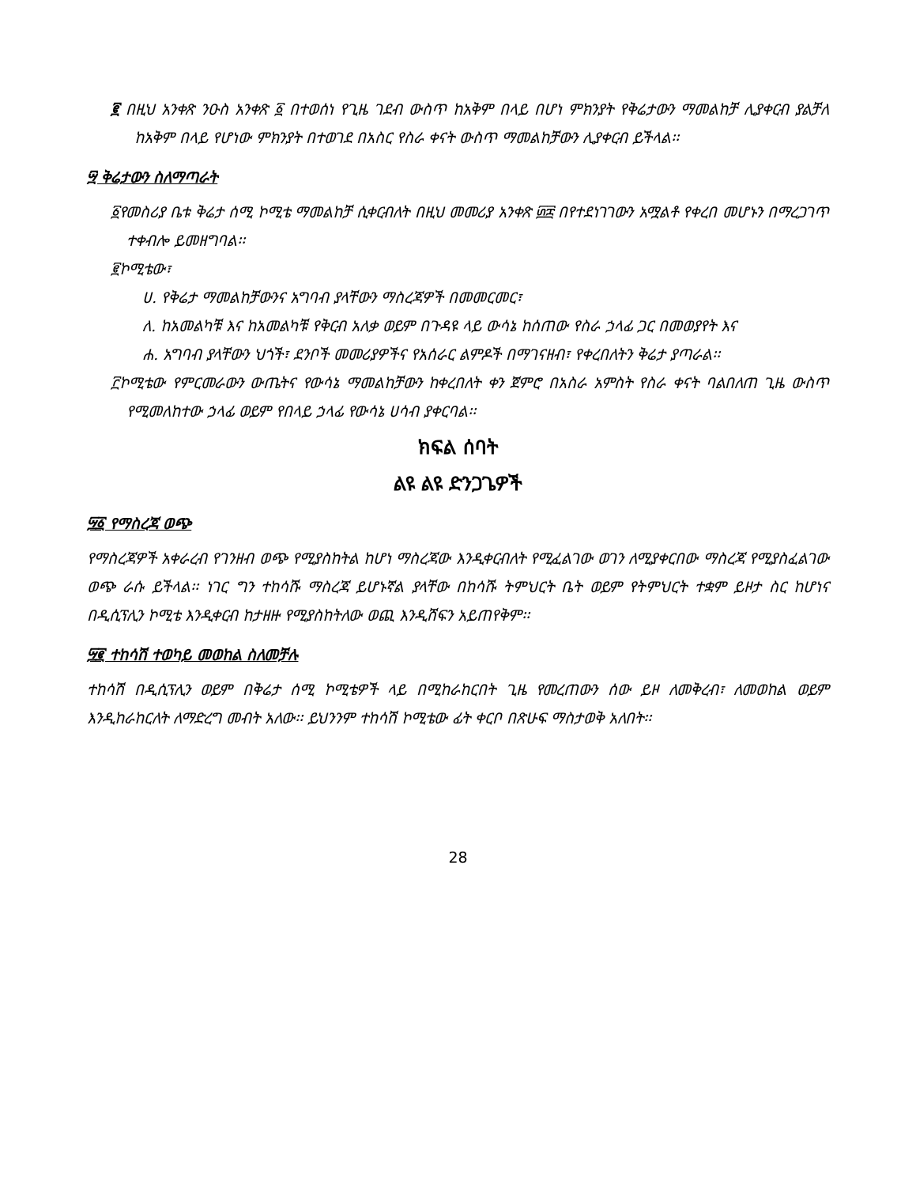፪ በዚህ አንቀጽ ንዑስ አንቀጽ ፩ በተወሰነ የጊዜ ገደብ ውስጥ ከአቅም በላይ በሆነ ምክንያት የቅሬታውን ማመልከቻ ሊያቀርብ ያልቻለ ከአቅም በላይ የሆነው ምክንያት በተወገደ በአስር የስራ ቀናት ውስጥ ማመልከቻውን ሊያቀርብ ይችላል፡፡
፵ ቅሬታውን ስለማጣራት
፩የመስሪያ ቤቱ ቅሬታ ሰሚ ኮሚቴ ማመልከቻ ሲቀርብለት በዚህ መመሪያ አንቀጽ ፴፰ በየተደነገገውን አሟልቶ የቀረበ መሆኑን በማረጋገጥ ተቀብሎ ይመዘግባል፡፡
፪ኮሚቴው፣
ሀ. የቅሬታ ማመልከቻውንና አግባብ ያላቸውን ማስረጃዎች በመመርመር፣
ለ. ከአመልካቹ እና ከአመልካቹ የቅርብ አለቃ ወይም በጉዳዩ ላይ ውሳኔ ከሰጠው የስራ ኃላፊ ጋር በመወያየት እና
ሐ. አግባብ ያላቸውን ህጎች፣ ደንቦች መመሪያዎችና የአሰራር ልምዶች በማገናዘብ፣ የቀረበለትን ቅሬታ ያጣራል፡፡
፫ኮሚቴው የምርመራውን ውጤትና የውሳኔ ማመልከቻውን ከቀረበለት ቀን ጀምሮ በአስራ አምስት የስራ ቀናት ባልበለጠ ጊዜ ውስጥ የሚመለከተው ኃላፊ ወይም የበላይ ኃላፊ የውሳኔ ሀሳብ ያቀርባል፡፡
ክፍል ሰባት
ልዩ ልዩ ድንጋጌዎች
፵፩ የማስረጃ ወጭ
የማስረጃዎች አቀራረብ የገንዘብ ወጭ የሚያስከትል ከሆነ ማስረጃው እንዲቀርብለት የሚፈልገው ወገን ለሚያቀርበው ማስረጃ የሚያስፈልገው ወጭ ራሱ ይችላል፡፡ ነገር ግን ተከሳሹ ማስረጃ ይሆኑኛል ያላቸው በከሳሹ ትምህርት ቤት ወይም የትምህርት ተቋም ይዞታ ስር ከሆነና በዲሲፕሊን ኮሚቴ እንዲቀርብ ከታዘዙ የሚያስከትለው ወጪ እንዲሸፍን አይጠየቅም፡፡
፵፪ ተከሳሽ ተወካይ መወከል ስለመቻሉ
ተከሳሽ በዲሲፕሊን ወይም በቅሬታ ሰሚ ኮሚቴዎች ላይ በሚከራከርበት ጊዜ የመረጠውን ሰው ይዞ ለመቅረብ፣ ለመወከል ወይም እንዲከራከርለት ለማድረግ መብት አለው፡፡ ይህንንም ተከሳሽ ኮሚቴው ፊት ቀርቦ በጽሁፍ ማስታወቅ አለበት፡፡
28